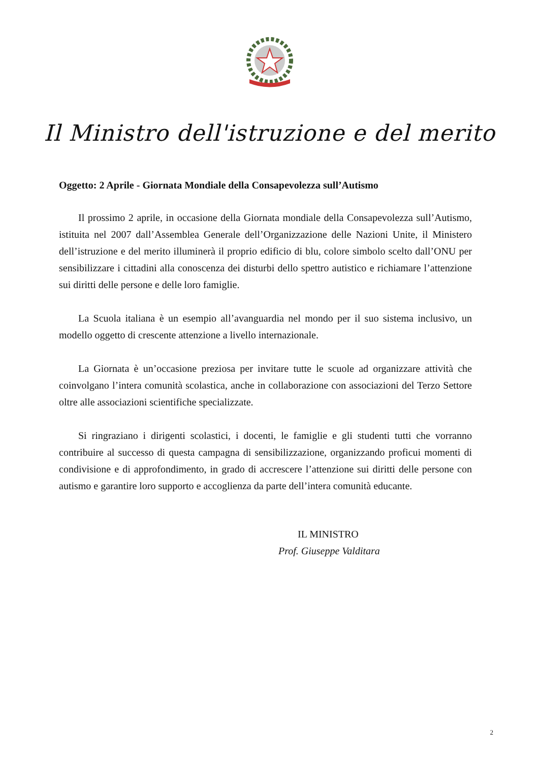Il Ministro dell'istruzione e del merito
Oggetto: 2 Aprile - Giornata Mondiale della Consapevolezza sull’Autismo
Il prossimo 2 aprile, in occasione della Giornata mondiale della Consapevolezza sull’Autismo, istituita nel 2007 dall’Assemblea Generale dell’Organizzazione delle Nazioni Unite, il Ministero dell’istruzione e del merito illuminerà il proprio edificio di blu, colore simbolo scelto dall’ONU per sensibilizzare i cittadini alla conoscenza dei disturbi dello spettro autistico e richiamare l’attenzione sui diritti delle persone e delle loro famiglie.
La Scuola italiana è un esempio all’avanguardia nel mondo per il suo sistema inclusivo, un modello oggetto di crescente attenzione a livello internazionale.
La Giornata è un’occasione preziosa per invitare tutte le scuole ad organizzare attività che coinvolgano l’intera comunità scolastica, anche in collaborazione con associazioni del Terzo Settore oltre alle associazioni scientifiche specializzate.
Si ringraziano i dirigenti scolastici, i docenti, le famiglie e gli studenti tutti che vorranno contribuire al successo di questa campagna di sensibilizzazione, organizzando proficui momenti di condivisione e di approfondimento, in grado di accrescere l’attenzione sui diritti delle persone con autismo e garantire loro supporto e accoglienza da parte dell’intera comunità educante.
IL MINISTRO
Prof. Giuseppe Valditara
2